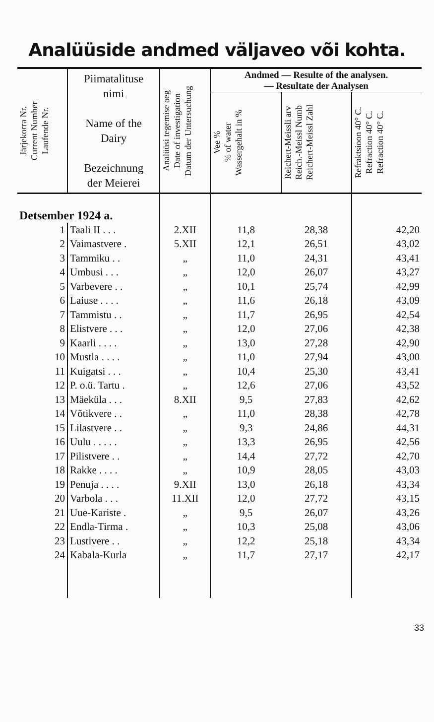Analüüside andmed väljaveo või kohta.
| Järjekorra Nr. Current Number Laufende Nr. | Piimatalituse nimi Name of the Dairy Bezeichnung der Meierei | Analüüsi tegemise aeg Date of investigation Datum der Untersuchung | Andmed — Resulte of the analysen. — Resultate der Analysen | | |
| --- | --- | --- | --- | --- | --- |
| | | | Vee % % of water Wassergehalt in % | Reichert-Meissli arv Reich.-Meissl Numb Reichert-Meissl Zahl | Refraktsioon 40° C. Refraction 40° C. Refraction 40° C. |
| Detsember 1924 a. | | | | | |
| 1 | Taali II . . . | 2.XII | 11,8 | 28,38 | 42,20 |
| 2 | Vaimastvere . | 5.XII | 12,1 | 26,51 | 43,02 |
| 3 | Tammiku . . | „ | 11,0 | 24,31 | 43,41 |
| 4 | Umbusi . . . | „ | 12,0 | 26,07 | 43,27 |
| 5 | Varbevere . . | „ | 10,1 | 25,74 | 42,99 |
| 6 | Laiuse . . . . | „ | 11,6 | 26,18 | 43,09 |
| 7 | Tammistu . . | „ | 11,7 | 26,95 | 42,54 |
| 8 | Elistvere . . . | „ | 12,0 | 27,06 | 42,38 |
| 9 | Kaarli . . . . | „ | 13,0 | 27,28 | 42,90 |
| 10 | Mustla . . . . | „ | 11,0 | 27,94 | 43,00 |
| 11 | Kuigatsi . . . | „ | 10,4 | 25,30 | 43,41 |
| 12 | P. o.ü. Tartu . | „ | 12,6 | 27,06 | 43,52 |
| 13 | Mäeküla . . . | 8.XII | 9,5 | 27,83 | 42,62 |
| 14 | Võtikvere . . | „ | 11,0 | 28,38 | 42,78 |
| 15 | Lilastvere . . | „ | 9,3 | 24,86 | 44,31 |
| 16 | Uulu . . . . . | „ | 13,3 | 26,95 | 42,56 |
| 17 | Pilistvere . . | „ | 14,4 | 27,72 | 42,70 |
| 18 | Rakke . . . . | „ | 10,9 | 28,05 | 43,03 |
| 19 | Penuja . . . . | 9.XII | 13,0 | 26,18 | 43,34 |
| 20 | Varbola . . . | 11.XII | 12,0 | 27,72 | 43,15 |
| 21 | Uue-Kariste . | „ | 9,5 | 26,07 | 43,26 |
| 22 | Endla-Tirma . | „ | 10,3 | 25,08 | 43,06 |
| 23 | Lustivere . . | „ | 12,2 | 25,18 | 43,34 |
| 24 | Kabala-Kurla | „ | 11,7 | 27,17 | 42,17 |
33